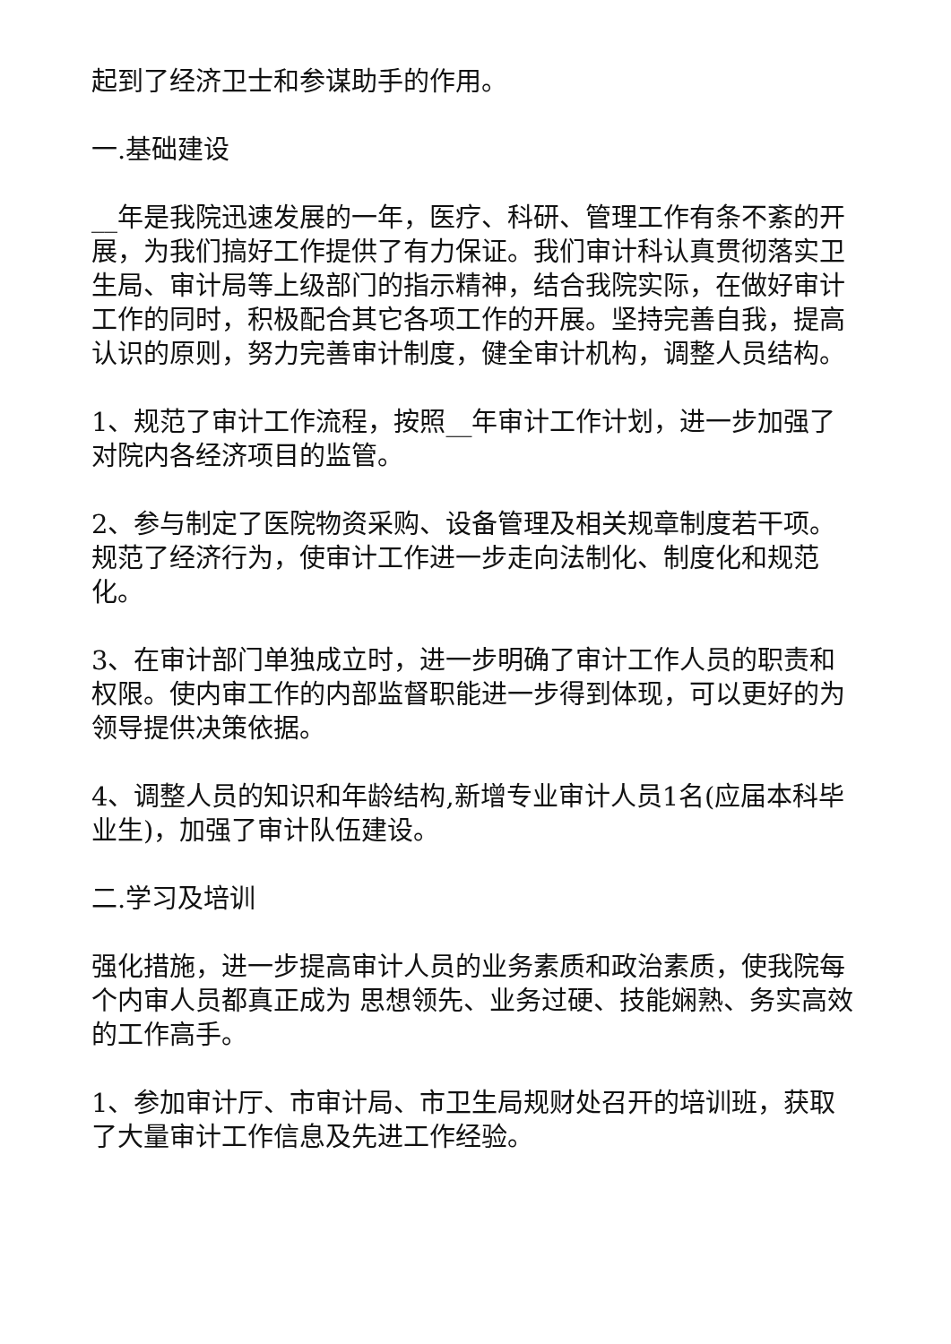起到了经济卫士和参谋助手的作用。
一.基础建设
__年是我院迅速发展的一年，医疗、科研、管理工作有条不紊的开展，为我们搞好工作提供了有力保证。我们审计科认真贯彻落实卫生局、审计局等上级部门的指示精神，结合我院实际，在做好审计工作的同时，积极配合其它各项工作的开展。坚持完善自我，提高认识的原则，努力完善审计制度，健全审计机构，调整人员结构。
1、规范了审计工作流程，按照__年审计工作计划，进一步加强了对院内各经济项目的监管。
2、参与制定了医院物资采购、设备管理及相关规章制度若干项。规范了经济行为，使审计工作进一步走向法制化、制度化和规范化。
3、在审计部门单独成立时，进一步明确了审计工作人员的职责和权限。使内审工作的内部监督职能进一步得到体现，可以更好的为领导提供决策依据。
4、调整人员的知识和年龄结构,新增专业审计人员1名(应届本科毕业生)，加强了审计队伍建设。
二.学习及培训
强化措施，进一步提高审计人员的业务素质和政治素质，使我院每个内审人员都真正成为 思想领先、业务过硬、技能娴熟、务实高效的工作高手。
1、参加审计厅、市审计局、市卫生局规财处召开的培训班，获取了大量审计工作信息及先进工作经验。